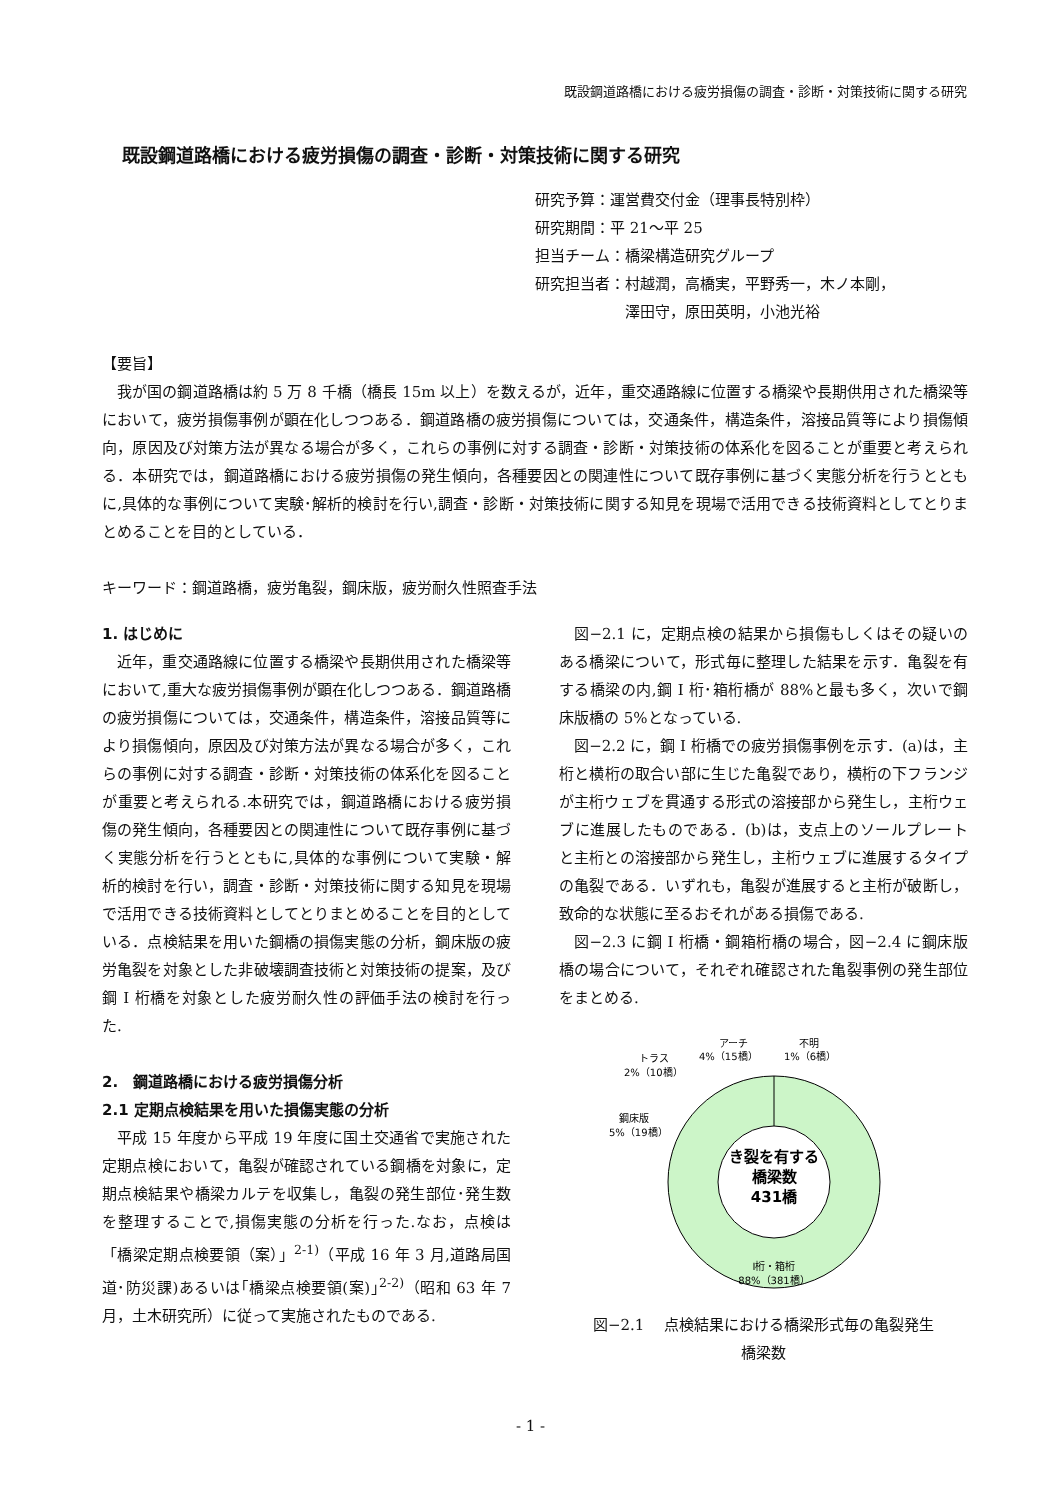既設鋼道路橋における疲労損傷の調査・診断・対策技術に関する研究
既設鋼道路橋における疲労損傷の調査・診断・対策技術に関する研究
研究予算：運営費交付金（理事長特別枠）
研究期間：平 21～平 25
担当チーム：橋梁構造研究グループ
研究担当者：村越潤，高橋実，平野秀一，木ノ本剛，
　　　　　　澤田守，原田英明，小池光裕
【要旨】
我が国の鋼道路橋は約 5 万 8 千橋（橋長 15m 以上）を数えるが，近年，重交通路線に位置する橋梁や長期供用された橋梁等において，疲労損傷事例が顕在化しつつある．鋼道路橋の疲労損傷については，交通条件，構造条件，溶接品質等により損傷傾向，原因及び対策方法が異なる場合が多く，これらの事例に対する調査・診断・対策技術の体系化を図ることが重要と考えられる．本研究では，鋼道路橋における疲労損傷の発生傾向，各種要因との関連性について既存事例に基づく実態分析を行うとともに,具体的な事例について実験･解析的検討を行い,調査・診断・対策技術に関する知見を現場で活用できる技術資料としてとりまとめることを目的としている．
キーワード：鋼道路橋，疲労亀裂，鋼床版，疲労耐久性照査手法
1. はじめに
近年，重交通路線に位置する橋梁や長期供用された橋梁等において,重大な疲労損傷事例が顕在化しつつある．鋼道路橋の疲労損傷については，交通条件，構造条件，溶接品質等により損傷傾向，原因及び対策方法が異なる場合が多く，これらの事例に対する調査・診断・対策技術の体系化を図ることが重要と考えられる.本研究では，鋼道路橋における疲労損傷の発生傾向，各種要因との関連性について既存事例に基づく実態分析を行うとともに,具体的な事例について実験・解析的検討を行い，調査・診断・対策技術に関する知見を現場で活用できる技術資料としてとりまとめることを目的としている．点検結果を用いた鋼橋の損傷実態の分析，鋼床版の疲労亀裂を対象とした非破壊調査技術と対策技術の提案，及び鋼 I 桁橋を対象とした疲労耐久性の評価手法の検討を行った.
2.　鋼道路橋における疲労損傷分析
2.1 定期点検結果を用いた損傷実態の分析
平成 15 年度から平成 19 年度に国土交通省で実施された定期点検において，亀裂が確認されている鋼橋を対象に，定期点検結果や橋梁カルテを収集し，亀裂の発生部位･発生数を整理することで,損傷実態の分析を行った.なお，点検は「橋梁定期点検要領（案）」<sup>2-1)</sup>（平成 16 年 3 月,道路局国道･防災課)あるいは｢橋梁点検要領(案)｣<sup>2-2)</sup>（昭和 63 年 7 月，土木研究所）に従って実施されたものである.
図−2.1 に，定期点検の結果から損傷もしくはその疑いのある橋梁について，形式毎に整理した結果を示す．亀裂を有する橋梁の内,鋼 I 桁･箱桁橋が 88%と最も多く，次いで鋼床版橋の 5%となっている.
図−2.2 に，鋼 I 桁橋での疲労損傷事例を示す．(a)は，主桁と横桁の取合い部に生じた亀裂であり，横桁の下フランジが主桁ウェブを貫通する形式の溶接部から発生し，主桁ウェブに進展したものである．(b)は，支点上のソールプレートと主桁との溶接部から発生し，主桁ウェブに進展するタイプの亀裂である．いずれも，亀裂が進展すると主桁が破断し，致命的な状態に至るおそれがある損傷である.
図−2.3 に鋼 I 桁橋・鋼箱桁橋の場合，図−2.4 に鋼床版橋の場合について，それぞれ確認された亀裂事例の発生部位をまとめる.
き裂を有する
橋梁数
431橋
アーチ
4%（15橋）
不明
1%（6橋）
トラス
2%（10橋）
鋼床版
5%（19橋）
I桁・箱桁
88%（381橋）
図−2.1　 点検結果における橋梁形式毎の亀裂発生
橋梁数
- 1 -